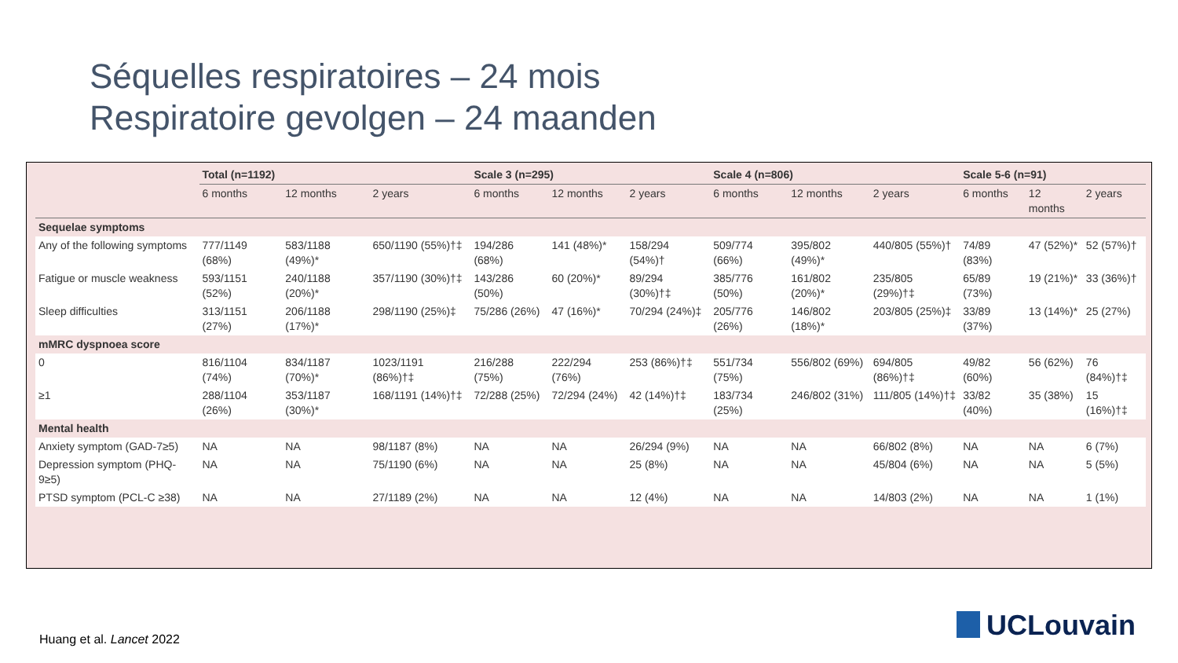Séquelles respiratoires – 24 mois
Respiratoire gevolgen – 24 maanden
| | Total (n=1192) | | | Scale 3 (n=295) | | | Scale 4 (n=806) | | | Scale 5-6 (n=91) | | |
| --- | --- | --- | --- | --- | --- | --- | --- | --- | --- | --- | --- | --- |
| | 6 months | 12 months | 2 years | 6 months | 12 months | 2 years | 6 months | 12 months | 2 years | 6 months | 12 months | 2 years |
| Sequelae symptoms | | | | | | | | | | | | |
| Any of the following symptoms | 777/1149 (68%) | 583/1188 (49%)* | 650/1190 (55%)†‡ | 194/286 (68%) | 141 (48%)* | 158/294 (54%)† | 509/774 (66%) | 395/802 (49%)* | 440/805 (55%)† | 74/89 (83%) | 47 (52%)* | 52 (57%)† |
| Fatigue or muscle weakness | 593/1151 (52%) | 240/1188 (20%)* | 357/1190 (30%)†‡ | 143/286 (50%) | 60 (20%)* | 89/294 (30%)†‡ | 385/776 (50%) | 161/802 (20%)* | 235/805 (29%)†‡ | 65/89 (73%) | 19 (21%)* | 33 (36%)† |
| Sleep difficulties | 313/1151 (27%) | 206/1188 (17%)* | 298/1190 (25%)‡ | 75/286 (26%) | 47 (16%)* | 70/294 (24%)‡ | 205/776 (26%) | 146/802 (18%)* | 203/805 (25%)‡ | 33/89 (37%) | 13 (14%)* | 25 (27%) |
| mMRC dyspnoea score | | | | | | | | | | | | |
| 0 | 816/1104 (74%) | 834/1187 (70%)* | 1023/1191 (86%)†‡ | 216/288 (75%) | 222/294 (76%) | 253 (86%)†‡ | 551/734 (75%) | 556/802 (69%) | 694/805 (86%)†‡ | 49/82 (60%) | 56 (62%) | 76 (84%)†‡ |
| ≥1 | 288/1104 (26%) | 353/1187 (30%)* | 168/1191 (14%)†‡ | 72/288 (25%) | 72/294 (24%) | 42 (14%)†‡ | 183/734 (25%) | 246/802 (31%) | 111/805 (14%)†‡ | 33/82 (40%) | 35 (38%) | 15 (16%)†‡ |
| Mental health | | | | | | | | | | | | |
| Anxiety symptom (GAD-7≥5) | NA | NA | 98/1187 (8%) | NA | NA | 26/294 (9%) | NA | NA | 66/802 (8%) | NA | NA | 6 (7%) |
| Depression symptom (PHQ-9≥5) | NA | NA | 75/1190 (6%) | NA | NA | 25 (8%) | NA | NA | 45/804 (6%) | NA | NA | 5 (5%) |
| PTSD symptom (PCL-C ≥38) | NA | NA | 27/1189 (2%) | NA | NA | 12 (4%) | NA | NA | 14/803 (2%) | NA | NA | 1 (1%) |
Huang et al. Lancet 2022 UCLouvain